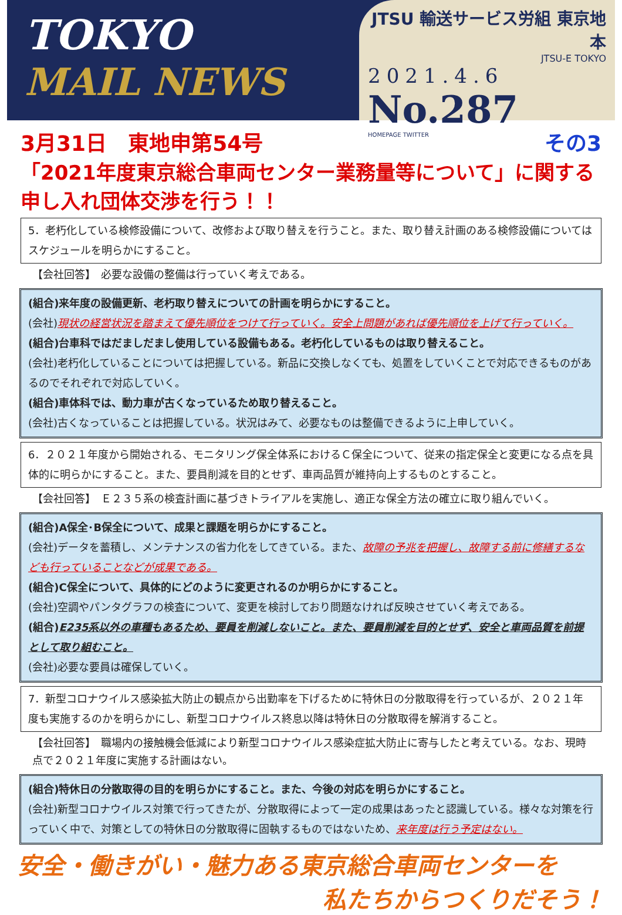TOKYO
MAIL NEWS
JTSU 輸送サービス労組 東京地本
JTSU-E TOKYO
2021.4.6
No.287
HOMEPAGE TWITTER
3月31日　東地申第54号 その3
「2021年度東京総合車両センター業務量等について」に関する申し入れ団体交渉を行う！！
5．老朽化している検修設備について、改修および取り替えを行うこと。また、取り替え計画のある検修設備についてはスケジュールを明らかにすること。
【会社回答】　必要な設備の整備は行っていく考えである。
(組合)来年度の設備更新、老朽取り替えについての計画を明らかにすること。
(会社)現状の経営状況を踏まえて優先順位をつけて行っていく。安全上問題があれば優先順位を上げて行っていく。
(組合)台車科ではだましだまし使用している設備もある。老朽化しているものは取り替えること。
(会社)老朽化していることについては把握している。新品に交換しなくても、処置をしていくことで対応できるものがあるのでそれぞれで対応していく。
(組合)車体科では、動力車が古くなっているため取り替えること。
(会社)古くなっていることは把握している。状況はみて、必要なものは整備できるように上申していく。
6．２０２１年度から開始される、モニタリング保全体系におけるＣ保全について、従来の指定保全と変更になる点を具体的に明らかにすること。また、要員削減を目的とせず、車両品質が維持向上するものとすること。
【会社回答】　Ｅ２３５系の検査計画に基づきトライアルを実施し、適正な保全方法の確立に取り組んでいく。
(組合)A保全･B保全について、成果と課題を明らかにすること。
(会社)データを蓄積し、メンテナンスの省力化をしてきている。また、故障の予兆を把握し、故障する前に修繕するなども行っていることなどが成果である。
(組合)C保全について、具体的にどのように変更されるのか明らかにすること。
(会社)空調やパンタグラフの検査について、変更を検討しており問題なければ反映させていく考えである。
(組合)E235系以外の車種もあるため、要員を削減しないこと。また、要員削減を目的とせず、安全と車両品質を前提として取り組むこと。
(会社)必要な要員は確保していく。
7．新型コロナウイルス感染拡大防止の観点から出勤率を下げるために特休日の分散取得を行っているが、２０２１年度も実施するのかを明らかにし、新型コロナウイルス終息以降は特休日の分散取得を解消すること。
【会社回答】　職場内の接触機会低減により新型コロナウイルス感染症拡大防止に寄与したと考えている。なお、現時点で２０２１年度に実施する計画はない。
(組合)特休日の分散取得の目的を明らかにすること。また、今後の対応を明らかにすること。
(会社)新型コロナウイルス対策で行ってきたが、分散取得によって一定の成果はあったと認識している。様々な対策を行っていく中で、対策としての特休日の分散取得に固執するものではないため、来年度は行う予定はない。
安全・働きがい・魅力ある東京総合車両センターを
私たちからつくりだそう！